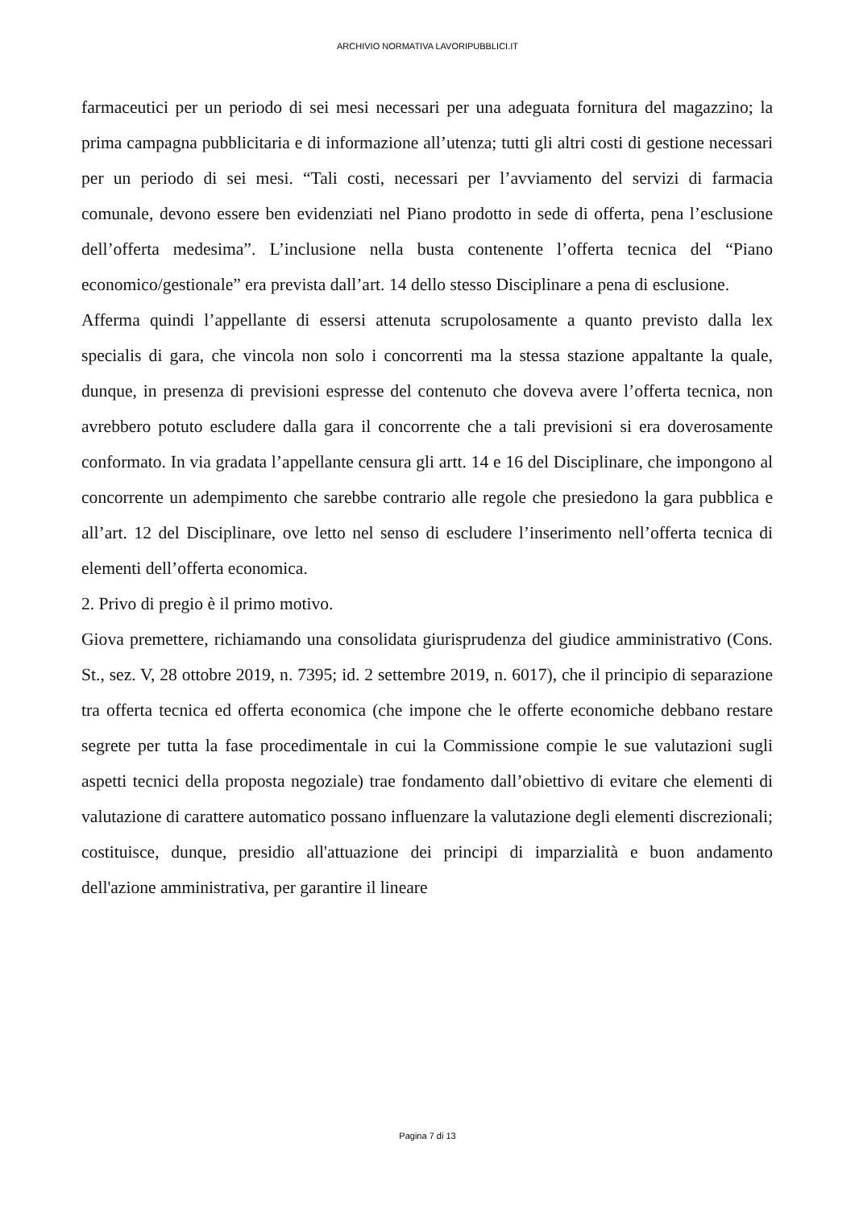ARCHIVIO NORMATIVA LAVORIPUBBLICI.IT
farmaceutici per un periodo di sei mesi necessari per una adeguata fornitura del magazzino; la prima campagna pubblicitaria e di informazione all’utenza; tutti gli altri costi di gestione necessari per un periodo di sei mesi. “Tali costi, necessari per l’avviamento del servizi di farmacia comunale, devono essere ben evidenziati nel Piano prodotto in sede di offerta, pena l’esclusione dell’offerta medesima”. L’inclusione nella busta contenente l’offerta tecnica del “Piano economico/gestionale” era prevista dall’art. 14 dello stesso Disciplinare a pena di esclusione.
Afferma quindi l’appellante di essersi attenuta scrupolosamente a quanto previsto dalla lex specialis di gara, che vincola non solo i concorrenti ma la stessa stazione appaltante la quale, dunque, in presenza di previsioni espresse del contenuto che doveva avere l’offerta tecnica, non avrebbero potuto escludere dalla gara il concorrente che a tali previsioni si era doverosamente conformato. In via gradata l’appellante censura gli artt. 14 e 16 del Disciplinare, che impongono al concorrente un adempimento che sarebbe contrario alle regole che presiedono la gara pubblica e all’art. 12 del Disciplinare, ove letto nel senso di escludere l’inserimento nell’offerta tecnica di elementi dell’offerta economica.
2. Privo di pregio è il primo motivo.
Giova premettere, richiamando una consolidata giurisprudenza del giudice amministrativo (Cons. St., sez. V, 28 ottobre 2019, n. 7395; id. 2 settembre 2019, n. 6017), che il principio di separazione tra offerta tecnica ed offerta economica (che impone che le offerte economiche debbano restare segrete per tutta la fase procedimentale in cui la Commissione compie le sue valutazioni sugli aspetti tecnici della proposta negoziale) trae fondamento dall’obiettivo di evitare che elementi di valutazione di carattere automatico possano influenzare la valutazione degli elementi discrezionali; costituisce, dunque, presidio all'attuazione dei principi di imparzialità e buon andamento dell'azione amministrativa, per garantire il lineare
Pagina 7 di 13